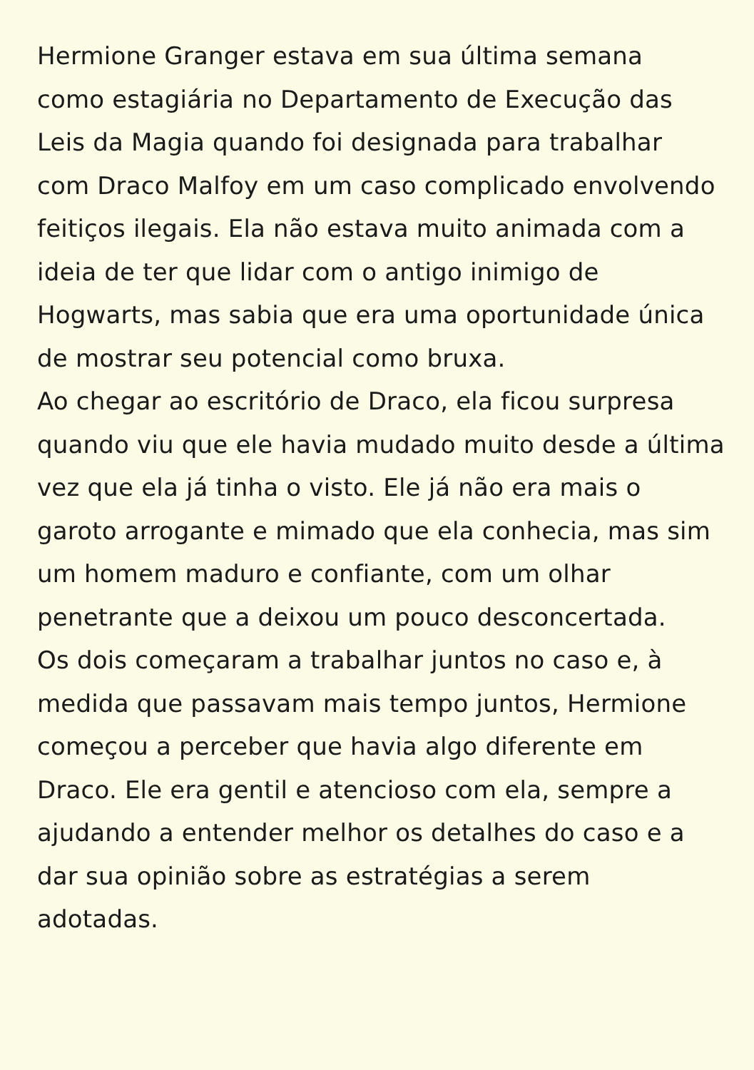Hermione Granger estava em sua última semana
como estagiária no Departamento de Execução das
Leis da Magia quando foi designada para trabalhar
com Draco Malfoy em um caso complicado envolvendo
feitiços ilegais. Ela não estava muito animada com a
ideia de ter que lidar com o antigo inimigo de
Hogwarts, mas sabia que era uma oportunidade única
de mostrar seu potencial como bruxa.
Ao chegar ao escritório de Draco, ela ficou surpresa
quando viu que ele havia mudado muito desde a última
vez que ela já tinha o visto. Ele já não era mais o
garoto arrogante e mimado que ela conhecia, mas sim
um homem maduro e confiante, com um olhar
penetrante que a deixou um pouco desconcertada.
Os dois começaram a trabalhar juntos no caso e, à
medida que passavam mais tempo juntos, Hermione
começou a perceber que havia algo diferente em
Draco. Ele era gentil e atencioso com ela, sempre a
ajudando a entender melhor os detalhes do caso e a
dar sua opinião sobre as estratégias a serem
adotadas.